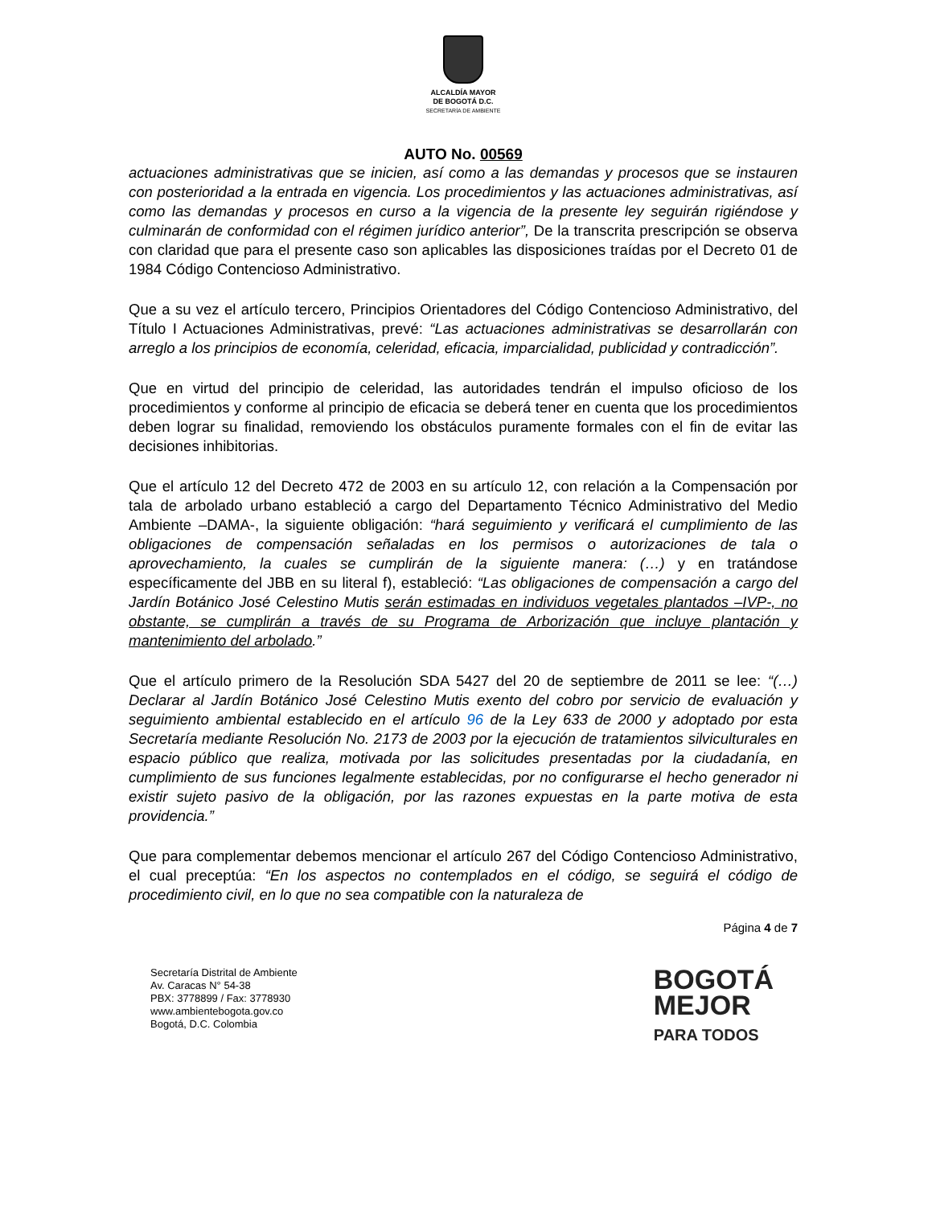ALCALDÍA MAYOR
DE BOGOTÁ D.C.
SECRETARÍA DE AMBIENTE
AUTO No. 00569
actuaciones administrativas que se inicien, así como a las demandas y procesos que se instauren con posterioridad a la entrada en vigencia. Los procedimientos y las actuaciones administrativas, así como las demandas y procesos en curso a la vigencia de la presente ley seguirán rigiéndose y culminarán de conformidad con el régimen jurídico anterior”, De la transcrita prescripción se observa con claridad que para el presente caso son aplicables las disposiciones traídas por el Decreto 01 de 1984 Código Contencioso Administrativo.
Que a su vez el artículo tercero, Principios Orientadores del Código Contencioso Administrativo, del Título I Actuaciones Administrativas, prevé: “Las actuaciones administrativas se desarrollarán con arreglo a los principios de economía, celeridad, eficacia, imparcialidad, publicidad y contradicción”.
Que en virtud del principio de celeridad, las autoridades tendrán el impulso oficioso de los procedimientos y conforme al principio de eficacia se deberá tener en cuenta que los procedimientos deben lograr su finalidad, removiendo los obstáculos puramente formales con el fin de evitar las decisiones inhibitorias.
Que el artículo 12 del Decreto 472 de 2003 en su artículo 12, con relación a la Compensación por tala de arbolado urbano estableció a cargo del Departamento Técnico Administrativo del Medio Ambiente –DAMA-, la siguiente obligación: “hará seguimiento y verificará el cumplimiento de las obligaciones de compensación señaladas en los permisos o autorizaciones de tala o aprovechamiento, la cuales se cumplirán de la siguiente manera: (…) y en tratándose específicamente del JBB en su literal f), estableció: “Las obligaciones de compensación a cargo del Jardín Botánico José Celestino Mutis serán estimadas en individuos vegetales plantados –IVP-, no obstante, se cumplirán a través de su Programa de Arborización que incluye plantación y mantenimiento del arbolado.”
Que el artículo primero de la Resolución SDA 5427 del 20 de septiembre de 2011 se lee: “(…) Declarar al Jardín Botánico José Celestino Mutis exento del cobro por servicio de evaluación y seguimiento ambiental establecido en el artículo 96 de la Ley 633 de 2000 y adoptado por esta Secretaría mediante Resolución No. 2173 de 2003 por la ejecución de tratamientos silviculturales en espacio público que realiza, motivada por las solicitudes presentadas por la ciudadanía, en cumplimiento de sus funciones legalmente establecidas, por no configurarse el hecho generador ni existir sujeto pasivo de la obligación, por las razones expuestas en la parte motiva de esta providencia.”
Que para complementar debemos mencionar el artículo 267 del Código Contencioso Administrativo, el cual preceptúa: “En los aspectos no contemplados en el código, se seguirá el código de procedimiento civil, en lo que no sea compatible con la naturaleza de
Página 4 de 7
Secretaría Distrital de Ambiente
Av. Caracas N° 54-38
PBX: 3778899 / Fax: 3778930
www.ambientebogota.gov.co
Bogotá, D.C. Colombia
BOGOTÁ
MEJOR
PARA TODOS